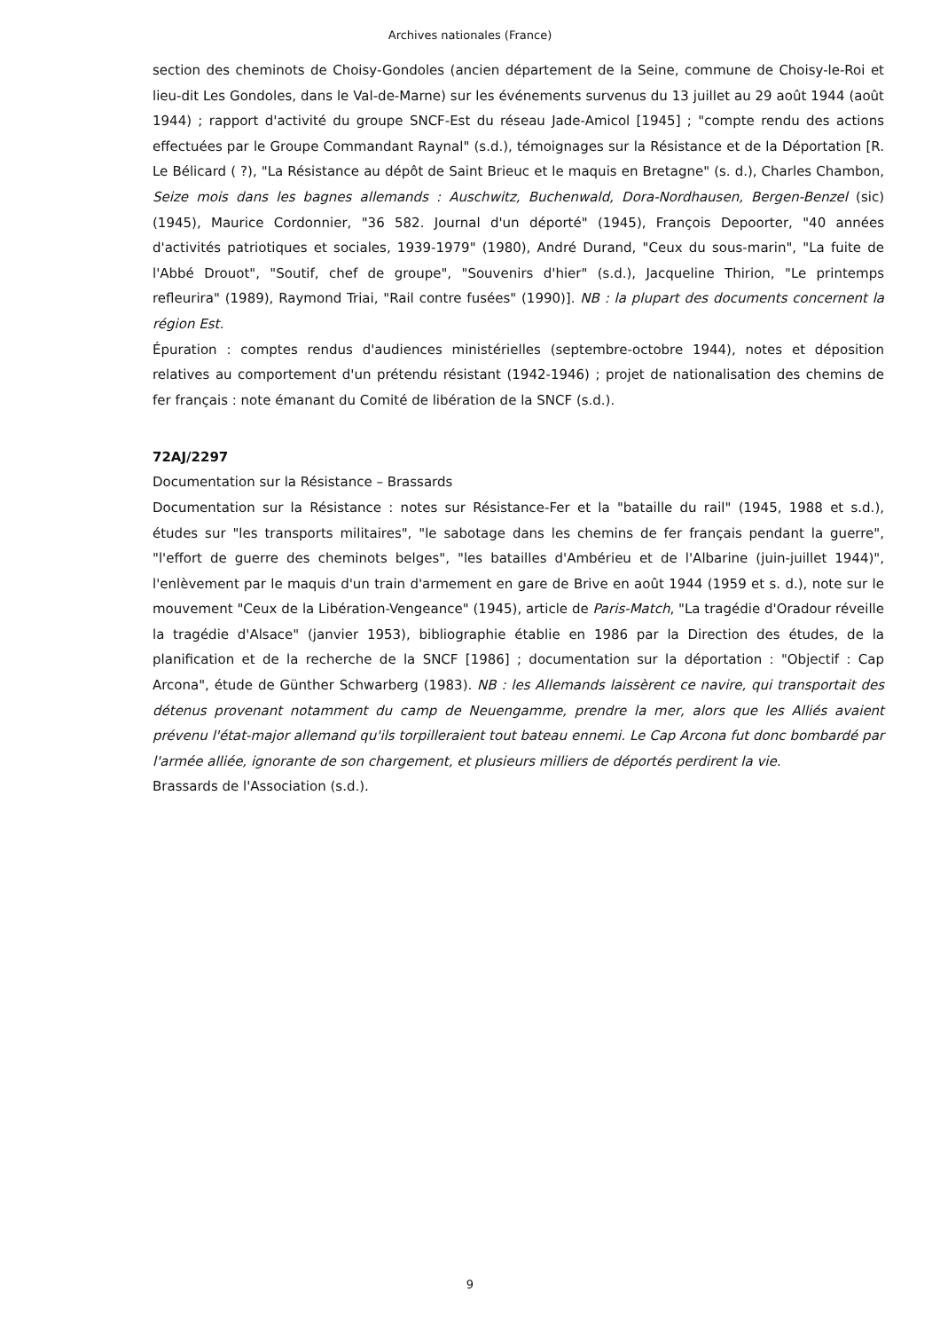Archives nationales (France)
section des cheminots de Choisy-Gondoles (ancien département de la Seine, commune de Choisy-le-Roi et lieu-dit Les Gondoles, dans le Val-de-Marne) sur les événements survenus du 13 juillet au 29 août 1944 (août 1944) ; rapport d'activité du groupe SNCF-Est du réseau Jade-Amicol [1945] ; "compte rendu des actions effectuées par le Groupe Commandant Raynal" (s.d.), témoignages sur la Résistance et de la Déportation [R. Le Bélicard ( ?), "La Résistance au dépôt de Saint Brieuc et le maquis en Bretagne" (s. d.), Charles Chambon, Seize mois dans les bagnes allemands : Auschwitz, Buchenwald, Dora-Nordhausen, Bergen-Benzel (sic) (1945), Maurice Cordonnier, "36 582. Journal d'un déporté" (1945), François Depoorter, "40 années d'activités patriotiques et sociales, 1939-1979" (1980), André Durand, "Ceux du sous-marin", "La fuite de l'Abbé Drouot", "Soutif, chef de groupe", "Souvenirs d'hier" (s.d.), Jacqueline Thirion, "Le printemps refleurira" (1989), Raymond Triai, "Rail contre fusées" (1990)]. NB : la plupart des documents concernent la région Est.
Épuration : comptes rendus d'audiences ministérielles (septembre-octobre 1944), notes et déposition relatives au comportement d'un prétendu résistant (1942-1946) ; projet de nationalisation des chemins de fer français : note émanant du Comité de libération de la SNCF (s.d.).
72AJ/2297
Documentation sur la Résistance – Brassards
Documentation sur la Résistance : notes sur Résistance-Fer et la "bataille du rail" (1945, 1988 et s.d.), études sur "les transports militaires", "le sabotage dans les chemins de fer français pendant la guerre", "l'effort de guerre des cheminots belges", "les batailles d'Ambérieu et de l'Albarine (juin-juillet 1944)", l'enlèvement par le maquis d'un train d'armement en gare de Brive en août 1944 (1959 et s. d.), note sur le mouvement "Ceux de la Libération-Vengeance" (1945), article de Paris-Match, "La tragédie d'Oradour réveille la tragédie d'Alsace" (janvier 1953), bibliographie établie en 1986 par la Direction des études, de la planification et de la recherche de la SNCF [1986] ; documentation sur la déportation : "Objectif : Cap Arcona", étude de Günther Schwarberg (1983). NB : les Allemands laissèrent ce navire, qui transportait des détenus provenant notamment du camp de Neuengamme, prendre la mer, alors que les Alliés avaient prévenu l'état-major allemand qu'ils torpilleraient tout bateau ennemi. Le Cap Arcona fut donc bombardé par l'armée alliée, ignorante de son chargement, et plusieurs milliers de déportés perdirent la vie.
Brassards de l'Association (s.d.).
9